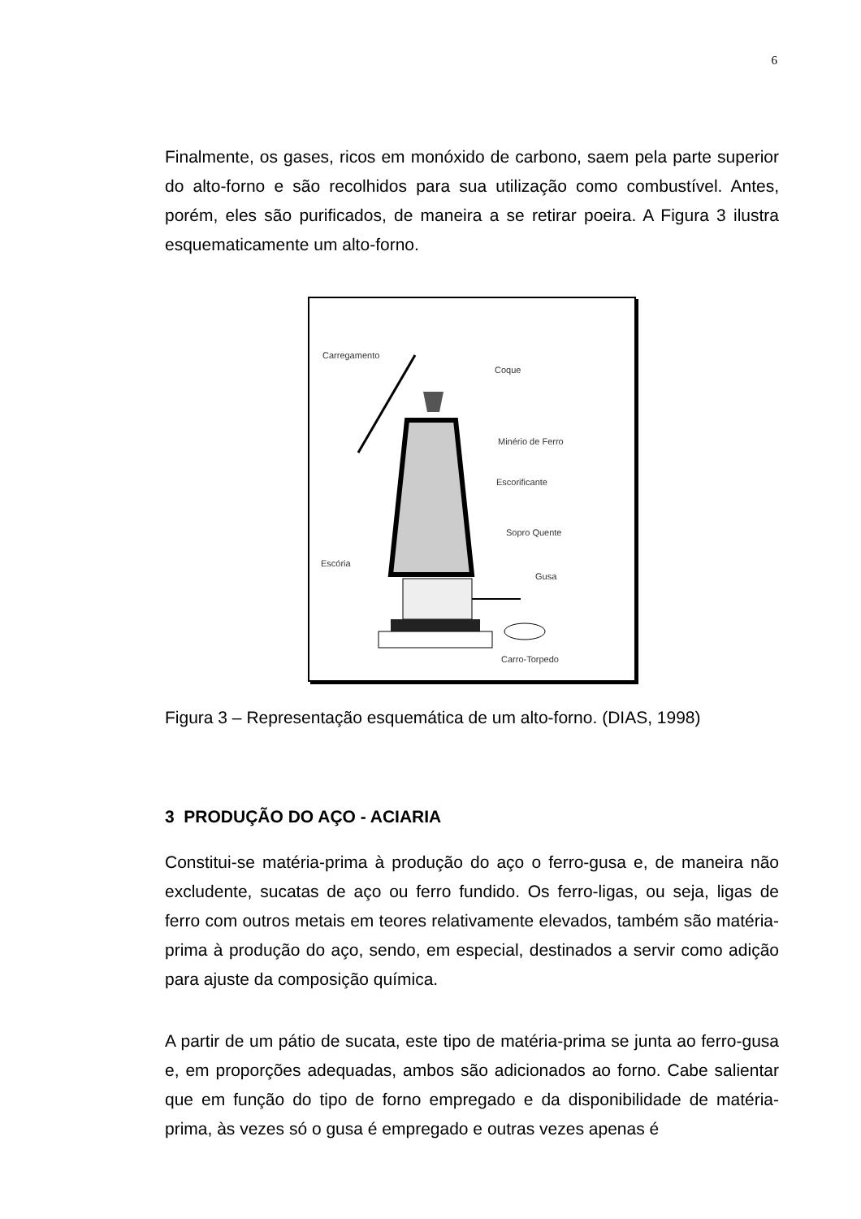6
Finalmente, os gases, ricos em monóxido de carbono, saem pela parte superior do alto-forno e são recolhidos para sua utilização como combustível. Antes, porém, eles são purificados, de maneira a se retirar poeira. A Figura 3 ilustra esquematicamente um alto-forno.
Carregamento
Coque
Minério de Ferro
Escorificante
Sopro Quente
Escória
Gusa
Carro-Torpedo
Figura 3 – Representação esquemática de um alto-forno. (DIAS, 1998)
3 PRODUÇÃO DO AÇO - ACIARIA
Constitui-se matéria-prima à produção do aço o ferro-gusa e, de maneira não excludente, sucatas de aço ou ferro fundido. Os ferro-ligas, ou seja, ligas de ferro com outros metais em teores relativamente elevados, também são matéria-prima à produção do aço, sendo, em especial, destinados a servir como adição para ajuste da composição química.
A partir de um pátio de sucata, este tipo de matéria-prima se junta ao ferro-gusa e, em proporções adequadas, ambos são adicionados ao forno. Cabe salientar que em função do tipo de forno empregado e da disponibilidade de matéria-prima, às vezes só o gusa é empregado e outras vezes apenas é